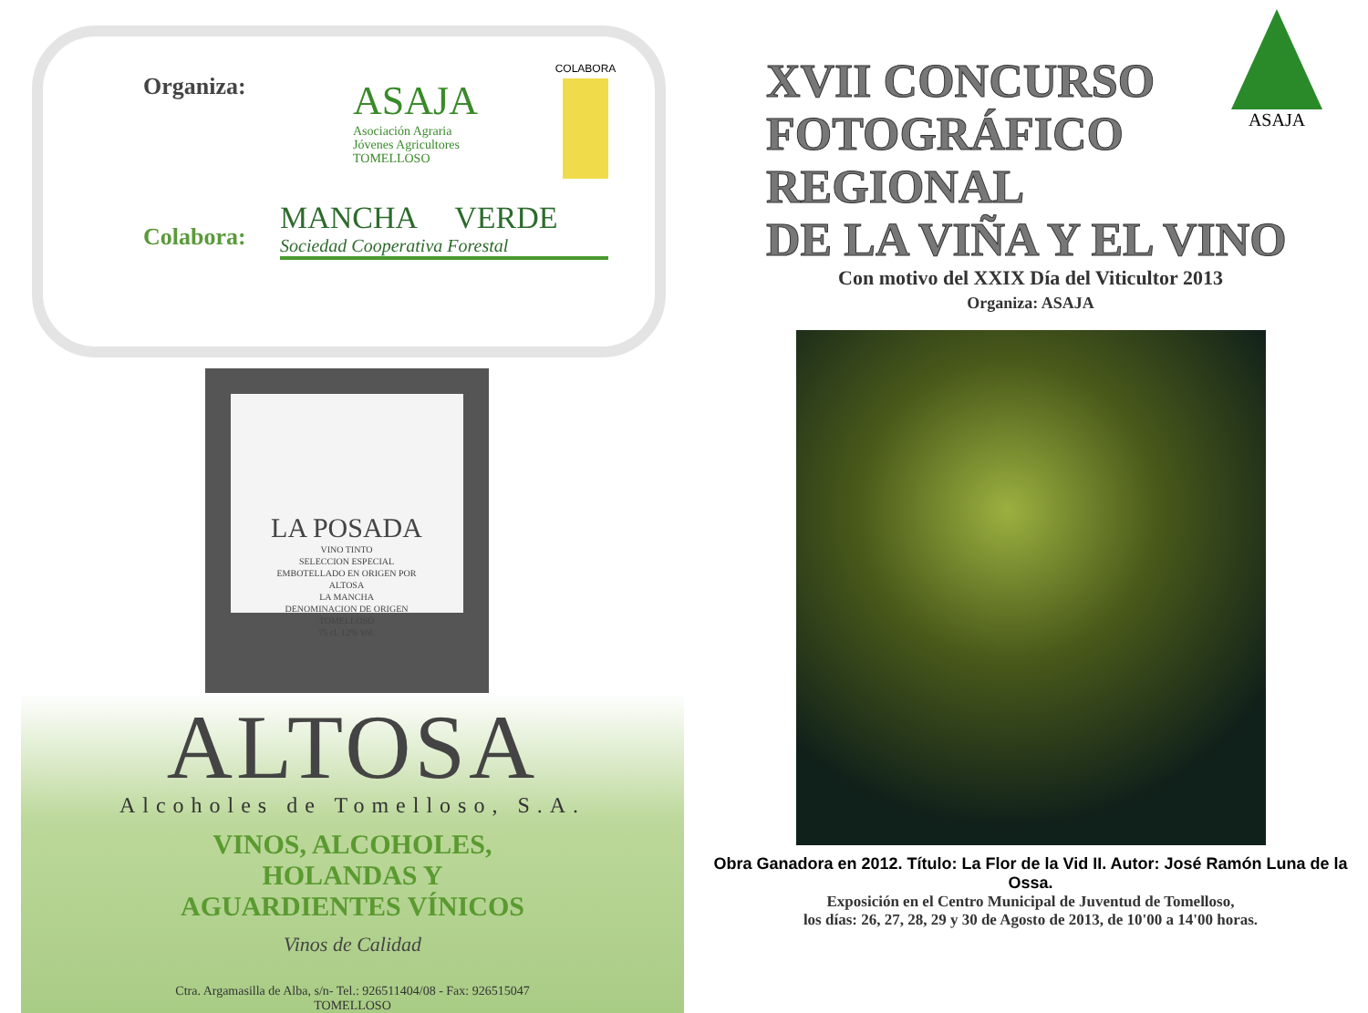Organiza:
ASAJA
Asociación Agraria
Jóvenes Agricultores
TOMELLOSO
COLABORA
Colabora:
MANCHA VERDE
Sociedad Cooperativa Forestal
LA POSADA
VINO TINTO
SELECCION ESPECIAL
EMBOTELLADO EN ORIGEN POR
ALTOSA
LA MANCHA
DENOMINACION DE ORIGEN
TOMELLOSO
75 cl. 12% Vol.
ALTOSA
Alcoholes de Tomelloso, S.A.
VINOS, ALCOHOLES,
HOLANDAS Y
AGUARDIENTES VÍNICOS
Vinos de Calidad
Ctra. Argamasilla de Alba, s/n- Tel.: 926511404/08 - Fax: 926515047
TOMELLOSO
ASAJA
XVII CONCURSO
FOTOGRÁFICO
REGIONAL
DE LA VIÑA Y EL VINO
Con motivo del XXIX Día del Viticultor 2013
Organiza: ASAJA
Obra Ganadora en 2012. Título: La Flor de la Vid II. Autor: José Ramón Luna de la Ossa.
Exposición en el Centro Municipal de Juventud de Tomelloso,
los días: 26, 27, 28, 29 y 30 de Agosto de 2013, de 10'00 a 14'00 horas.